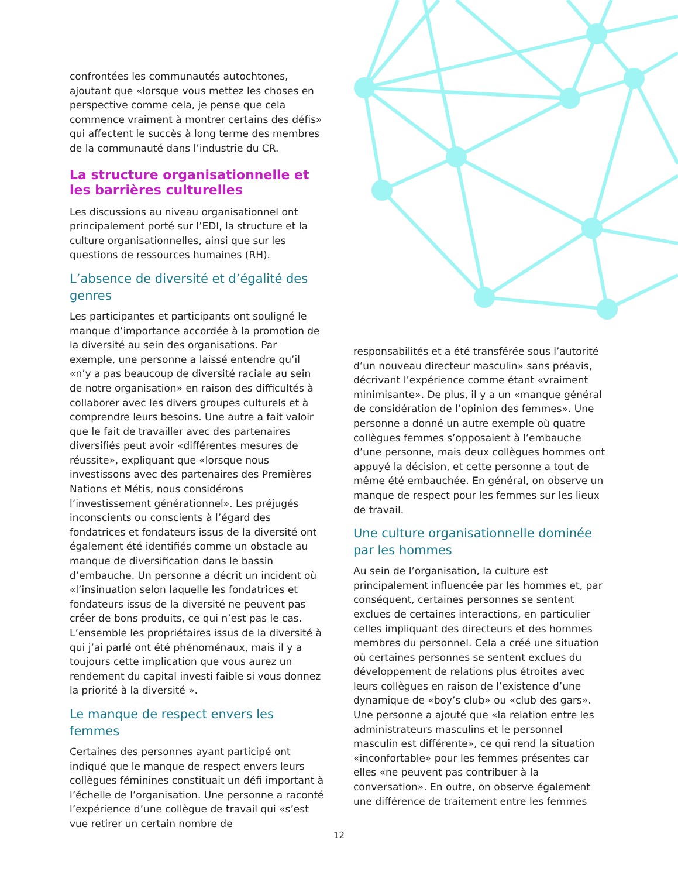confrontées les communautés autochtones, ajoutant que «lorsque vous mettez les choses en perspective comme cela, je pense que cela commence vraiment à montrer certains des défis» qui affectent le succès à long terme des membres de la communauté dans l’industrie du CR.
La structure organisationnelle et les barrières culturelles
Les discussions au niveau organisationnel ont principalement porté sur l’EDI, la structure et la culture organisationnelles, ainsi que sur les questions de ressources humaines (RH).
L’absence de diversité et d’égalité des genres
Les participantes et participants ont souligné le manque d’importance accordée à la promotion de la diversité au sein des organisations. Par exemple, une personne a laissé entendre qu’il «n’y a pas beaucoup de diversité raciale au sein de notre organisation» en raison des difficultés à collaborer avec les divers groupes culturels et à comprendre leurs besoins. Une autre a fait valoir que le fait de travailler avec des partenaires diversifiés peut avoir «différentes mesures de réussite», expliquant que «lorsque nous investissons avec des partenaires des Premières Nations et Métis, nous considérons l’investissement générationnel». Les préjugés inconscients ou conscients à l’égard des fondatrices et fondateurs issus de la diversité ont également été identifiés comme un obstacle au manque de diversification dans le bassin d’embauche. Un personne a décrit un incident où «l’insinuation selon laquelle les fondatrices et fondateurs issus de la diversité ne peuvent pas créer de bons produits, ce qui n’est pas le cas. L’ensemble les propriétaires issus de la diversité à qui j’ai parlé ont été phénoménaux, mais il y a toujours cette implication que vous aurez un rendement du capital investi faible si vous donnez la priorité à la diversité ».
Le manque de respect envers les femmes
Certaines des personnes ayant participé ont indiqué que le manque de respect envers leurs collègues féminines constituait un défi important à l’échelle de l’organisation. Une personne a raconté l’expérience d’une collègue de travail qui «s’est vue retirer un certain nombre de
responsabilités et a été transférée sous l’autorité d’un nouveau directeur masculin» sans préavis, décrivant l’expérience comme étant «vraiment minimisante». De plus, il y a un «manque général de considération de l’opinion des femmes». Une personne a donné un autre exemple où quatre collègues femmes s’opposaient à l’embauche d’une personne, mais deux collègues hommes ont appuyé la décision, et cette personne a tout de même été embauchée. En général, on observe un manque de respect pour les femmes sur les lieux de travail.
Une culture organisationnelle dominée par les hommes
Au sein de l’organisation, la culture est principalement influencée par les hommes et, par conséquent, certaines personnes se sentent exclues de certaines interactions, en particulier celles impliquant des directeurs et des hommes membres du personnel. Cela a créé une situation où certaines personnes se sentent exclues du développement de relations plus étroites avec leurs collègues en raison de l’existence d’une dynamique de «boy’s club» ou «club des gars». Une personne a ajouté que «la relation entre les administrateurs masculins et le personnel masculin est différente», ce qui rend la situation «inconfortable» pour les femmes présentes car elles «ne peuvent pas contribuer à la conversation». En outre, on observe également une différence de traitement entre les femmes
12